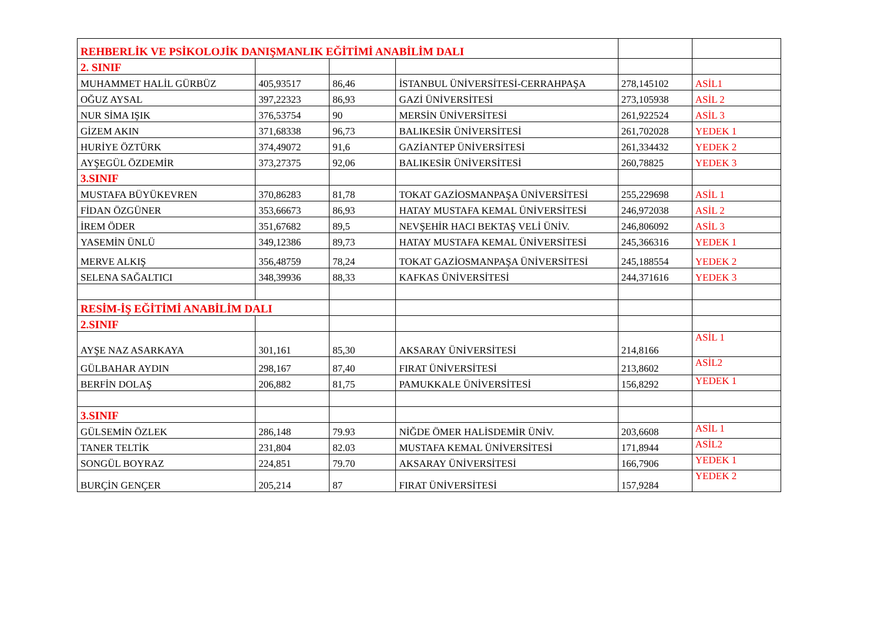| REHBERLİK VE PSİKOLOJİK DANIŞMANLIK EĞİTİMİ ANABİLİM DALI | | | | | |
| 2. SINIF | | | | | |
| MUHAMMET HALİL GÜRBÜZ | 405,93517 | 86,46 | İSTANBUL ÜNİVERSİTESİ-CERRAHPAŞA | 278,145102 | ASİL1 |
| OĞUZ AYSAL | 397,22323 | 86,93 | GAZİ ÜNİVERSİTESİ | 273,105938 | ASİL 2 |
| NUR SİMA IŞIK | 376,53754 | 90 | MERSİN ÜNİVERSİTESİ | 261,922524 | ASİL 3 |
| GİZEM AKIN | 371,68338 | 96,73 | BALIKESİR ÜNİVERSİTESİ | 261,702028 | YEDEK 1 |
| HURİYE ÖZTÜRK | 374,49072 | 91,6 | GAZİANTEP ÜNİVERSİTESİ | 261,334432 | YEDEK 2 |
| AYŞEGÜL ÖZDEMİR | 373,27375 | 92,06 | BALIKESİR ÜNİVERSİTESİ | 260,78825 | YEDEK 3 |
| 3.SINIF | | | | | |
| MUSTAFA BÜYÜKEVREN | 370,86283 | 81,78 | TOKAT GAZİOSMANPAŞA ÜNİVERSİTESİ | 255,229698 | ASİL 1 |
| FİDAN ÖZGÜNER | 353,66673 | 86,93 | HATAY MUSTAFA KEMAL ÜNİVERSİTESİ | 246,972038 | ASİL 2 |
| İREM ÖDER | 351,67682 | 89,5 | NEVŞEHİR HACI BEKTAŞ VELİ ÜNİV. | 246,806092 | ASİL 3 |
| YASEMİN ÜNLÜ | 349,12386 | 89,73 | HATAY MUSTAFA KEMAL ÜNİVERSİTESİ | 245,366316 | YEDEK 1 |
| MERVE ALKIŞ | 356,48759 | 78,24 | TOKAT GAZİOSMANPAŞA ÜNİVERSİTESİ | 245,188554 | YEDEK 2 |
| SELENA SAĞALTICI | 348,39936 | 88,33 | KAFKAS ÜNİVERSİTESİ | 244,371616 | YEDEK 3 |
| RESİM-İŞ EĞİTİMİ ANABİLİM DALI | | | | | |
| 2.SINIF | | | | | |
| AYŞE NAZ ASARKAYA | 301,161 | 85,30 | AKSARAY ÜNİVERSİTESİ | 214,8166 | ASİL 1 |
| GÜLBAHAR AYDIN | 298,167 | 87,40 | FIRAT ÜNİVERSİTESİ | 213,8602 | ASİL2 |
| BERFİN DOLAŞ | 206,882 | 81,75 | PAMUKKALE ÜNİVERSİTESİ | 156,8292 | YEDEK 1 |
| 3.SINIF | | | | | |
| GÜLSEMİN ÖZLEK | 286,148 | 79.93 | NİĞDE ÖMER HALİSDEMİR ÜNİV. | 203,6608 | ASİL 1 |
| TANER TELTİK | 231,804 | 82.03 | MUSTAFA KEMAL ÜNİVERSİTESİ | 171,8944 | ASİL2 |
| SONGÜL BOYRAZ | 224,851 | 79.70 | AKSARAY ÜNİVERSİTESİ | 166,7906 | YEDEK 1 |
| BURÇİN GENÇER | 205,214 | 87 | FIRAT ÜNİVERSİTESİ | 157,9284 | YEDEK 2 |